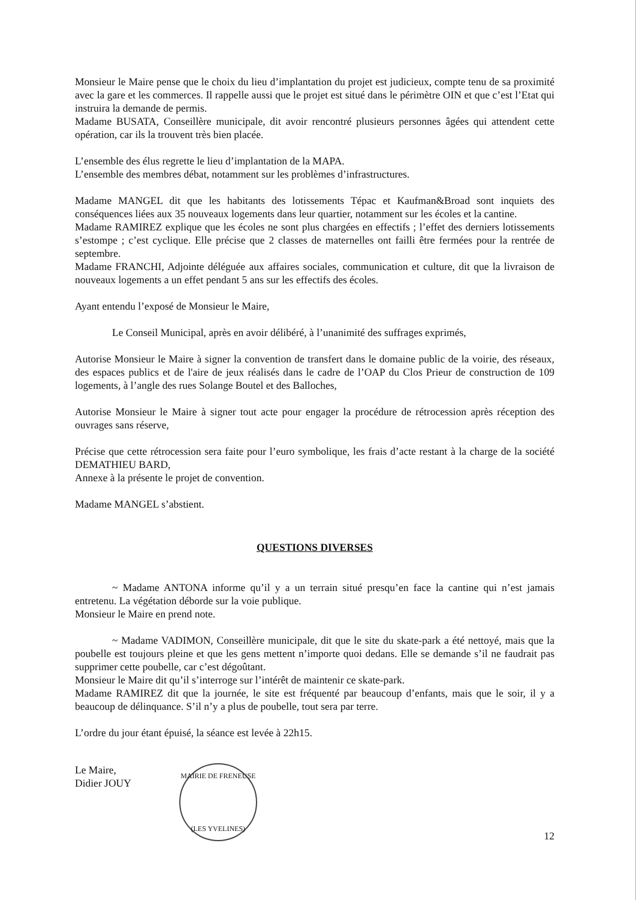Monsieur le Maire pense que le choix du lieu d’implantation du projet est judicieux, compte tenu de sa proximité avec la gare et les commerces. Il rappelle aussi que le projet est situé dans le périmètre OIN et que c’est l’Etat qui instruira la demande de permis.
Madame BUSATA, Conseillère municipale, dit avoir rencontré plusieurs personnes âgées qui attendent cette opération, car ils la trouvent très bien placée.
L’ensemble des élus regrette le lieu d’implantation de la MAPA.
L’ensemble des membres débat, notamment sur les problèmes d’infrastructures.
Madame MANGEL dit que les habitants des lotissements Tépac et Kaufman&Broad sont inquiets des conséquences liées aux 35 nouveaux logements dans leur quartier, notamment sur les écoles et la cantine.
Madame RAMIREZ explique que les écoles ne sont plus chargées en effectifs ; l’effet des derniers lotissements s’estompe ; c’est cyclique. Elle précise que 2 classes de maternelles ont failli être fermées pour la rentrée de septembre.
Madame FRANCHI, Adjointe déléguée aux affaires sociales, communication et culture, dit que la livraison de nouveaux logements a un effet pendant 5 ans sur les effectifs des écoles.
Ayant entendu l’exposé de Monsieur le Maire,
Le Conseil Municipal, après en avoir délibéré, à l’unanimité des suffrages exprimés,
Autorise Monsieur le Maire à signer la convention de transfert dans le domaine public de la voirie, des réseaux, des espaces publics et de l'aire de jeux réalisés dans le cadre de l’OAP du Clos Prieur de construction de 109 logements, à l’angle des rues Solange Boutel et des Balloches,
Autorise Monsieur le Maire à signer tout acte pour engager la procédure de rétrocession après réception des ouvrages sans réserve,
Précise que cette rétrocession sera faite pour l’euro symbolique, les frais d’acte restant à la charge de la société DEMATHIEU BARD,
Annexe à la présente le projet de convention.
Madame MANGEL s’abstient.
QUESTIONS DIVERSES
~ Madame ANTONA informe qu’il y a un terrain situé presqu’en face la cantine qui n’est jamais entretenu. La végétation déborde sur la voie publique.
Monsieur le Maire en prend note.
~ Madame VADIMON, Conseillère municipale, dit que le site du skate-park a été nettoyé, mais que la poubelle est toujours pleine et que les gens mettent n’importe quoi dedans. Elle se demande s’il ne faudrait pas supprimer cette poubelle, car c’est dégoûtant.
Monsieur le Maire dit qu’il s’interroge sur l’intérêt de maintenir ce skate-park.
Madame RAMIREZ dit que la journée, le site est fréquenté par beaucoup d’enfants, mais que le soir, il y a beaucoup de délinquance. S’il n’y a plus de poubelle, tout sera par terre.
L’ordre du jour étant épuisé, la séance est levée à 22h15.
Le Maire,
Didier JOUY
MAIRIE DE FRENEUSE
(LES YVELINES)
12